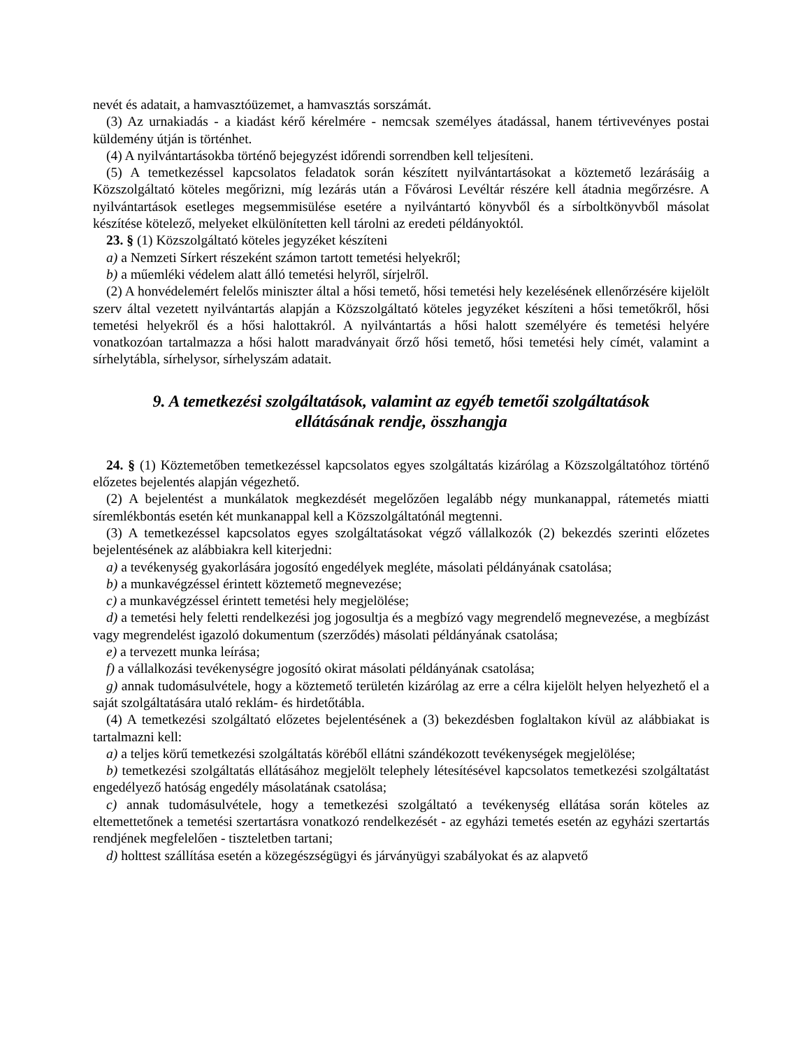nevét és adatait, a hamvasztóüzemet, a hamvasztás sorszámát.
(3) Az urnakiadás - a kiadást kérő kérelmére - nemcsak személyes átadással, hanem tértivevényes postai küldemény útján is történhet.
(4) A nyilvántartásokba történő bejegyzést időrendi sorrendben kell teljesíteni.
(5) A temetkezéssel kapcsolatos feladatok során készített nyilvántartásokat a köztemető lezárásáig a Közszolgáltató köteles megőrizni, míg lezárás után a Fővárosi Levéltár részére kell átadnia megőrzésre. A nyilvántartások esetleges megsemmisülése esetére a nyilvántartó könyvből és a sírboltkönyvből másolat készítése kötelező, melyeket elkülönítetten kell tárolni az eredeti példányoktól.
23. § (1) Közszolgáltató köteles jegyzéket készíteni
a) a Nemzeti Sírkert részeként számon tartott temetési helyekről;
b) a műemléki védelem alatt álló temetési helyről, sírjelről.
(2) A honvédelemért felelős miniszter által a hősi temető, hősi temetési hely kezelésének ellenőrzésére kijelölt szerv által vezetett nyilvántartás alapján a Közszolgáltató köteles jegyzéket készíteni a hősi temetőkről, hősi temetési helyekről és a hősi halottakról. A nyilvántartás a hősi halott személyére és temetési helyére vonatkozóan tartalmazza a hősi halott maradványait őrző hősi temető, hősi temetési hely címét, valamint a sírhelytábla, sírhelysor, sírhelyszám adatait.
9. A temetkezési szolgáltatások, valamint az egyéb temetői szolgáltatások
ellátásának rendje, összhangja
24. § (1) Köztemetőben temetkezéssel kapcsolatos egyes szolgáltatás kizárólag a Közszolgáltatóhoz történő előzetes bejelentés alapján végezhető.
(2) A bejelentést a munkálatok megkezdését megelőzően legalább négy munkanappal, rátemetés miatti síremlékbontás esetén két munkanappal kell a Közszolgáltatónál megtenni.
(3) A temetkezéssel kapcsolatos egyes szolgáltatásokat végző vállalkozók (2) bekezdés szerinti előzetes bejelentésének az alábbiakra kell kiterjedni:
a) a tevékenység gyakorlására jogosító engedélyek megléte, másolati példányának csatolása;
b) a munkavégzéssel érintett köztemető megnevezése;
c) a munkavégzéssel érintett temetési hely megjelölése;
d) a temetési hely feletti rendelkezési jog jogosultja és a megbízó vagy megrendelő megnevezése, a megbízást vagy megrendelést igazoló dokumentum (szerződés) másolati példányának csatolása;
e) a tervezett munka leírása;
f) a vállalkozási tevékenységre jogosító okirat másolati példányának csatolása;
g) annak tudomásulvétele, hogy a köztemető területén kizárólag az erre a célra kijelölt helyen helyezhető el a saját szolgáltatására utaló reklám- és hirdetőtábla.
(4) A temetkezési szolgáltató előzetes bejelentésének a (3) bekezdésben foglaltakon kívül az alábbiakat is tartalmazni kell:
a) a teljes körű temetkezési szolgáltatás köréből ellátni szándékozott tevékenységek megjelölése;
b) temetkezési szolgáltatás ellátásához megjelölt telephely létesítésével kapcsolatos temetkezési szolgáltatást engedélyező hatóság engedély másolatának csatolása;
c) annak tudomásulvétele, hogy a temetkezési szolgáltató a tevékenység ellátása során köteles az eltemettetőnek a temetési szertartásra vonatkozó rendelkezését - az egyházi temetés esetén az egyházi szertartás rendjének megfelelően - tiszteletben tartani;
d) holttest szállítása esetén a közegészségügyi és járványügyi szabályokat és az alapvető